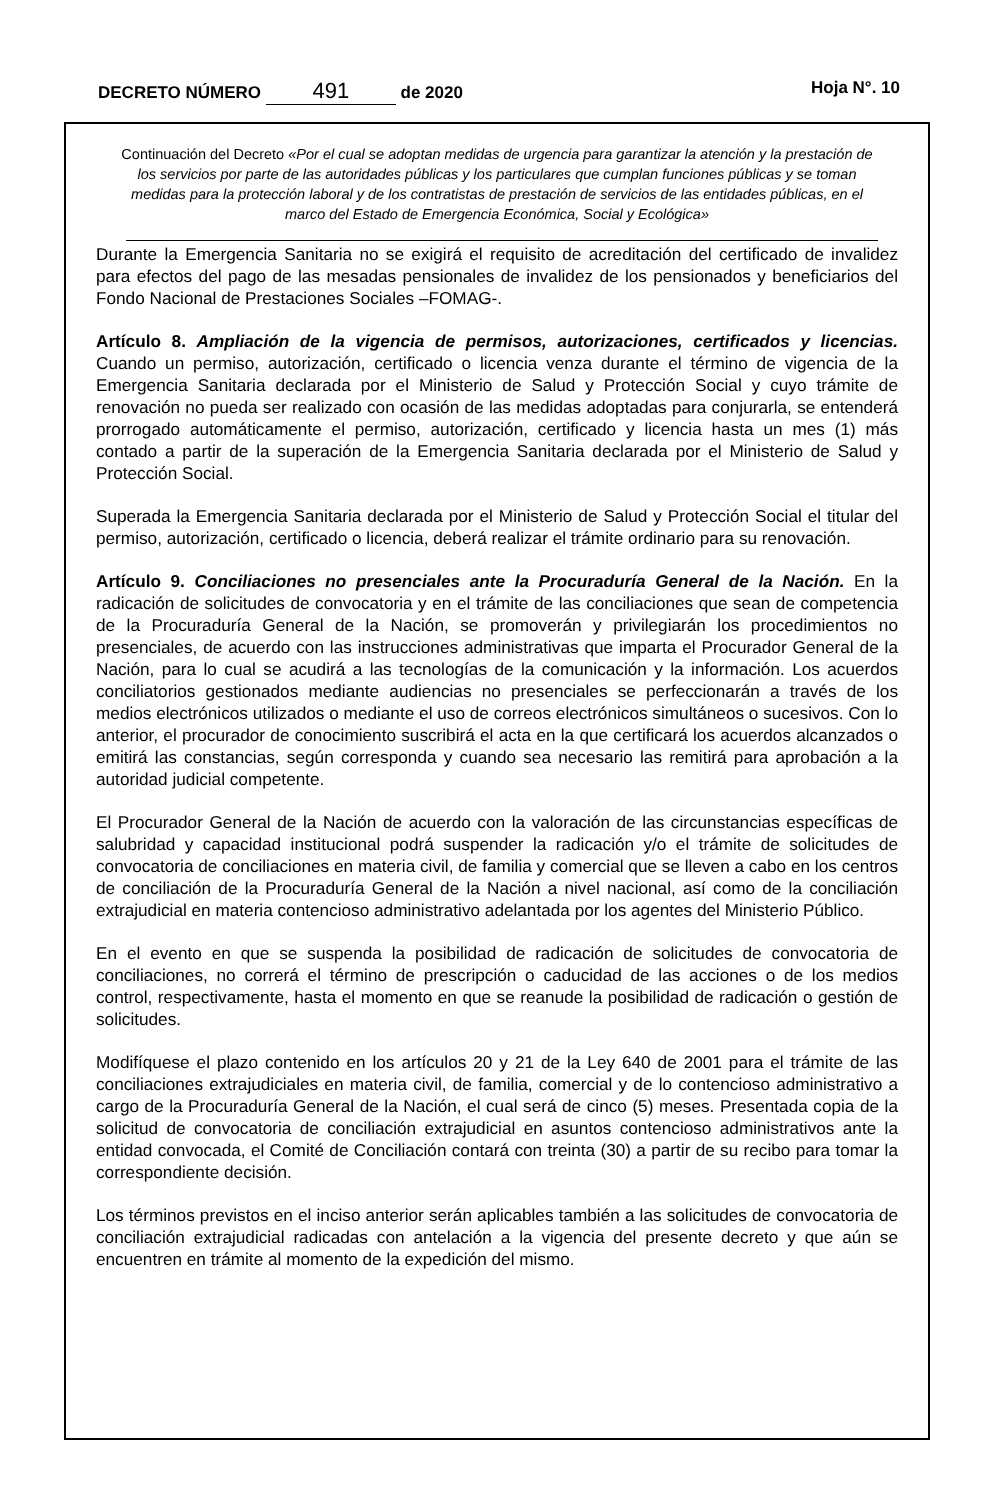DECRETO NÚMERO 491 de 2020 Hoja N°. 10
Continuación del Decreto «Por el cual se adoptan medidas de urgencia para garantizar la atención y la prestación de los servicios por parte de las autoridades públicas y los particulares que cumplan funciones públicas y se toman medidas para la protección laboral y de los contratistas de prestación de servicios de las entidades públicas, en el marco del Estado de Emergencia Económica, Social y Ecológica»
Durante la Emergencia Sanitaria no se exigirá el requisito de acreditación del certificado de invalidez para efectos del pago de las mesadas pensionales de invalidez de los pensionados y beneficiarios del Fondo Nacional de Prestaciones Sociales –FOMAG-.
Artículo 8. Ampliación de la vigencia de permisos, autorizaciones, certificados y licencias. Cuando un permiso, autorización, certificado o licencia venza durante el término de vigencia de la Emergencia Sanitaria declarada por el Ministerio de Salud y Protección Social y cuyo trámite de renovación no pueda ser realizado con ocasión de las medidas adoptadas para conjurarla, se entenderá prorrogado automáticamente el permiso, autorización, certificado y licencia hasta un mes (1) más contado a partir de la superación de la Emergencia Sanitaria declarada por el Ministerio de Salud y Protección Social.
Superada la Emergencia Sanitaria declarada por el Ministerio de Salud y Protección Social el titular del permiso, autorización, certificado o licencia, deberá realizar el trámite ordinario para su renovación.
Artículo 9. Conciliaciones no presenciales ante la Procuraduría General de la Nación. En la radicación de solicitudes de convocatoria y en el trámite de las conciliaciones que sean de competencia de la Procuraduría General de la Nación, se promoverán y privilegiarán los procedimientos no presenciales, de acuerdo con las instrucciones administrativas que imparta el Procurador General de la Nación, para lo cual se acudirá a las tecnologías de la comunicación y la información. Los acuerdos conciliatorios gestionados mediante audiencias no presenciales se perfeccionarán a través de los medios electrónicos utilizados o mediante el uso de correos electrónicos simultáneos o sucesivos. Con lo anterior, el procurador de conocimiento suscribirá el acta en la que certificará los acuerdos alcanzados o emitirá las constancias, según corresponda y cuando sea necesario las remitirá para aprobación a la autoridad judicial competente.
El Procurador General de la Nación de acuerdo con la valoración de las circunstancias específicas de salubridad y capacidad institucional podrá suspender la radicación y/o el trámite de solicitudes de convocatoria de conciliaciones en materia civil, de familia y comercial que se lleven a cabo en los centros de conciliación de la Procuraduría General de la Nación a nivel nacional, así como de la conciliación extrajudicial en materia contencioso administrativo adelantada por los agentes del Ministerio Público.
En el evento en que se suspenda la posibilidad de radicación de solicitudes de convocatoria de conciliaciones, no correrá el término de prescripción o caducidad de las acciones o de los medios control, respectivamente, hasta el momento en que se reanude la posibilidad de radicación o gestión de solicitudes.
Modifíquese el plazo contenido en los artículos 20 y 21 de la Ley 640 de 2001 para el trámite de las conciliaciones extrajudiciales en materia civil, de familia, comercial y de lo contencioso administrativo a cargo de la Procuraduría General de la Nación, el cual será de cinco (5) meses. Presentada copia de la solicitud de convocatoria de conciliación extrajudicial en asuntos contencioso administrativos ante la entidad convocada, el Comité de Conciliación contará con treinta (30) a partir de su recibo para tomar la correspondiente decisión.
Los términos previstos en el inciso anterior serán aplicables también a las solicitudes de convocatoria de conciliación extrajudicial radicadas con antelación a la vigencia del presente decreto y que aún se encuentren en trámite al momento de la expedición del mismo.